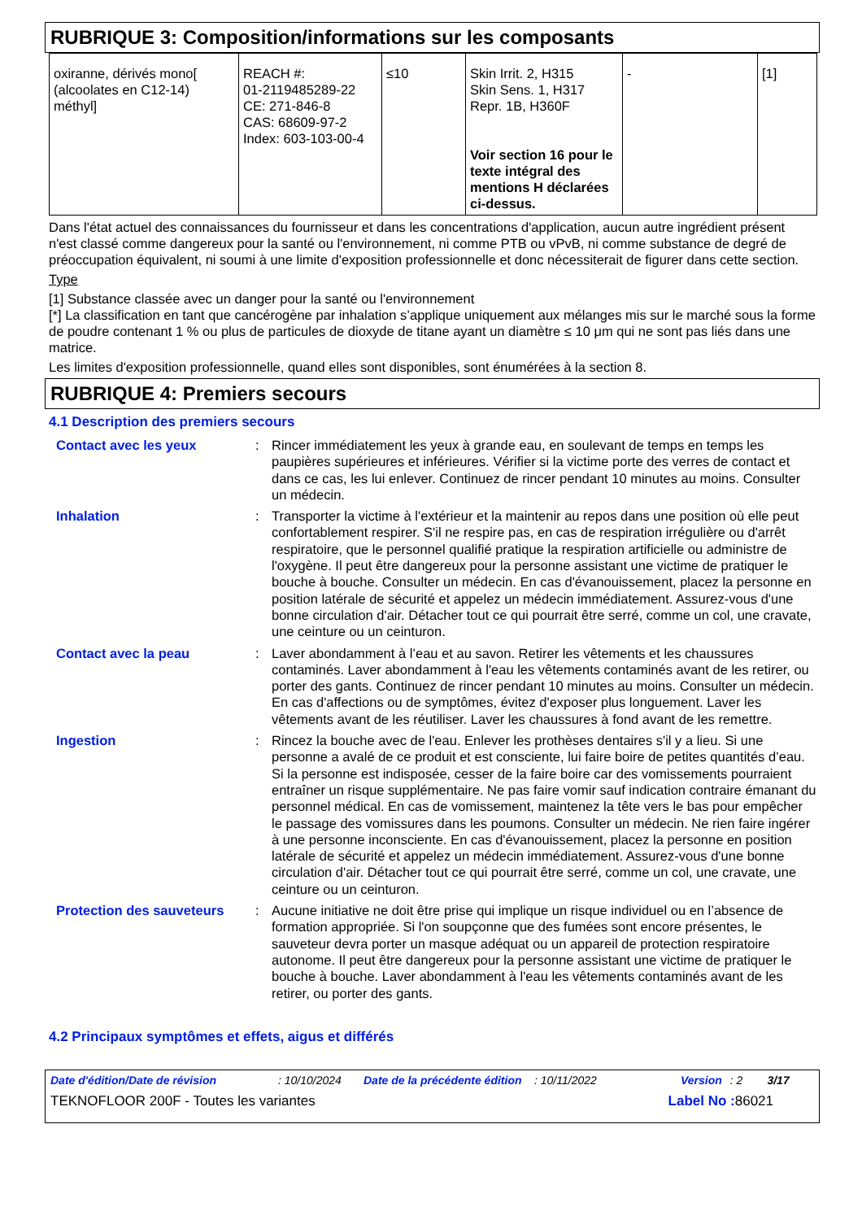RUBRIQUE 3: Composition/informations sur les composants
| oxiranne, dérivés mono[ (alcoolates en C12-14) méthyl] | REACH #: 01-2119485289-22 CE: 271-846-8 CAS: 68609-97-2 Index: 603-103-00-4 | ≤10 | Skin Irrit. 2, H315 Skin Sens. 1, H317 Repr. 1B, H360F Voir section 16 pour le texte intégral des mentions H déclarées ci-dessus. | - | [1] |
Dans l'état actuel des connaissances du fournisseur et dans les concentrations d'application, aucun autre ingrédient présent n'est classé comme dangereux pour la santé ou l'environnement, ni comme PTB ou vPvB, ni comme substance de degré de préoccupation équivalent, ni soumi à une limite d'exposition professionnelle et donc nécessiterait de figurer dans cette section.
Type
[1] Substance classée avec un danger pour la santé ou l'environnement
[*] La classification en tant que cancérogène par inhalation s’applique uniquement aux mélanges mis sur le marché sous la forme de poudre contenant 1 % ou plus de particules de dioxyde de titane ayant un diamètre ≤ 10 μm qui ne sont pas liés dans une matrice.
Les limites d'exposition professionnelle, quand elles sont disponibles, sont énumérées à la section 8.
RUBRIQUE 4: Premiers secours
4.1 Description des premiers secours
| Contact avec les yeux | : | Rincer immédiatement les yeux à grande eau, en soulevant de temps en temps les paupières supérieures et inférieures. Vérifier si la victime porte des verres de contact et dans ce cas, les lui enlever. Continuez de rincer pendant 10 minutes au moins. Consulter un médecin. |
| Inhalation | : | Transporter la victime à l'extérieur et la maintenir au repos dans une position où elle peut confortablement respirer. S'il ne respire pas, en cas de respiration irrégulière ou d'arrêt respiratoire, que le personnel qualifié pratique la respiration artificielle ou administre de l'oxygène. Il peut être dangereux pour la personne assistant une victime de pratiquer le bouche à bouche. Consulter un médecin. En cas d'évanouissement, placez la personne en position latérale de sécurité et appelez un médecin immédiatement. Assurez-vous d'une bonne circulation d'air. Détacher tout ce qui pourrait être serré, comme un col, une cravate, une ceinture ou un ceinturon. |
| Contact avec la peau | : | Laver abondamment à l’eau et au savon. Retirer les vêtements et les chaussures contaminés. Laver abondamment à l'eau les vêtements contaminés avant de les retirer, ou porter des gants. Continuez de rincer pendant 10 minutes au moins. Consulter un médecin. En cas d'affections ou de symptômes, évitez d'exposer plus longuement. Laver les vêtements avant de les réutiliser. Laver les chaussures à fond avant de les remettre. |
| Ingestion | : | Rincez la bouche avec de l'eau. Enlever les prothèses dentaires s'il y a lieu. Si une personne a avalé de ce produit et est consciente, lui faire boire de petites quantités d’eau. Si la personne est indisposée, cesser de la faire boire car des vomissements pourraient entraîner un risque supplémentaire. Ne pas faire vomir sauf indication contraire émanant du personnel médical. En cas de vomissement, maintenez la tête vers le bas pour empêcher le passage des vomissures dans les poumons. Consulter un médecin. Ne rien faire ingérer à une personne inconsciente. En cas d'évanouissement, placez la personne en position latérale de sécurité et appelez un médecin immédiatement. Assurez-vous d'une bonne circulation d'air. Détacher tout ce qui pourrait être serré, comme un col, une cravate, une ceinture ou un ceinturon. |
| Protection des sauveteurs | : | Aucune initiative ne doit être prise qui implique un risque individuel ou en l’absence de formation appropriée. Si l'on soupçonne que des fumées sont encore présentes, le sauveteur devra porter un masque adéquat ou un appareil de protection respiratoire autonome. Il peut être dangereux pour la personne assistant une victime de pratiquer le bouche à bouche. Laver abondamment à l'eau les vêtements contaminés avant de les retirer, ou porter des gants. |
4.2 Principaux symptômes et effets, aigus et différés
Date d'édition/Date de révision: 10/10/2024 Date de la précédente édition: 10/11/2022 Version: 2 3/17
TEKNOFLOOR 200F - Toutes les variantes Label No : 86021